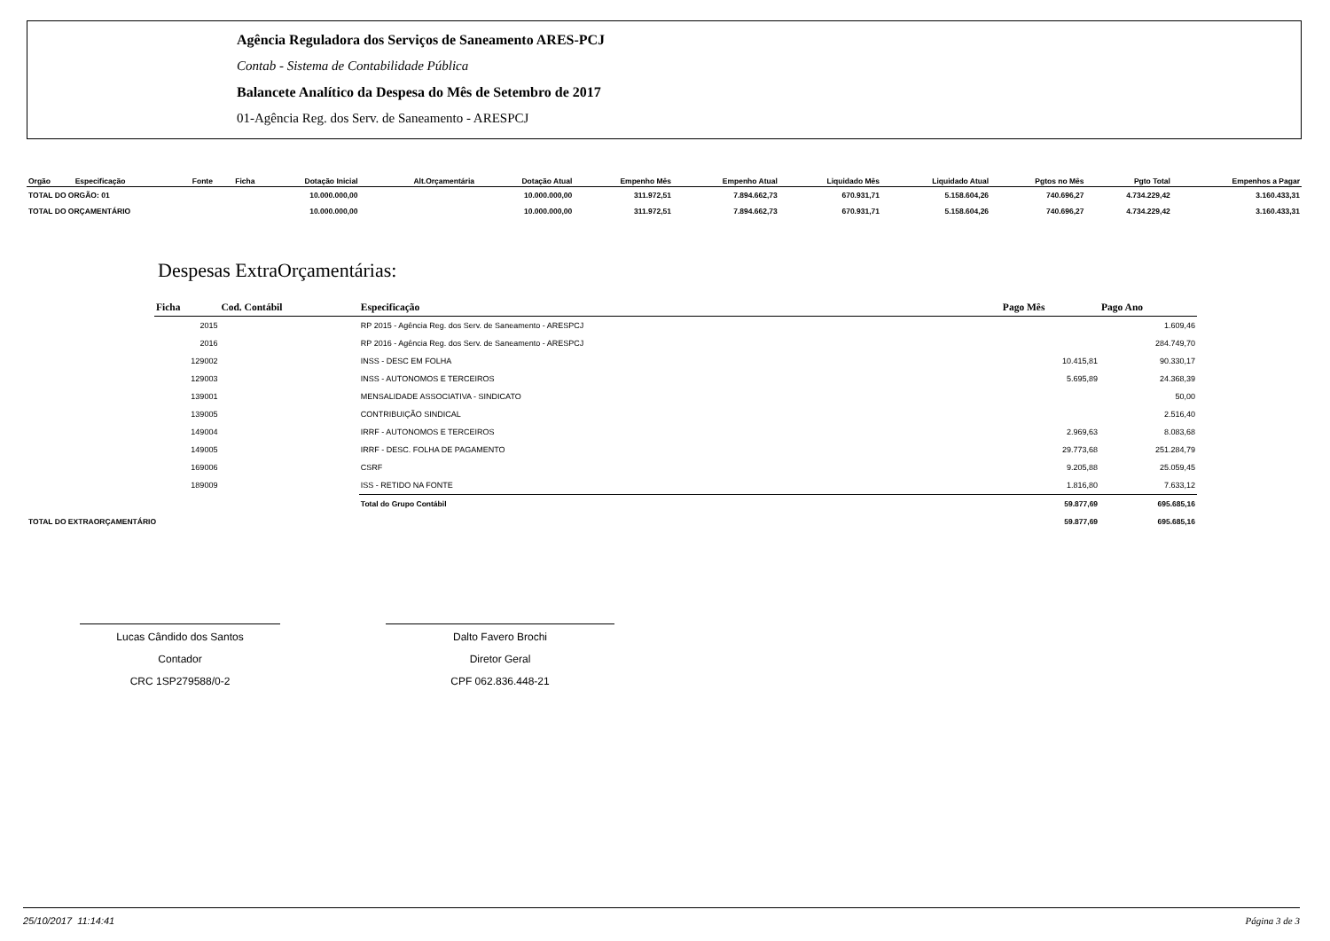Agência Reguladora dos Serviços de Saneamento ARES-PCJ
Contab - Sistema de Contabilidade Pública
Balancete Analítico da Despesa do Mês de Setembro de 2017
01-Agência Reg. dos Serv. de Saneamento - ARESPCJ
| Orgão | Especificação | Fonte | Ficha | Dotação Inicial | Alt.Orçamentária | Dotação Atual | Empenho Mês | Empenho Atual | Liquidado Mês | Liquidado Atual | Pgtos no Mês | Pgto Total | Empenhos a Pagar |
| --- | --- | --- | --- | --- | --- | --- | --- | --- | --- | --- | --- | --- | --- |
| TOTAL DO ORGÃO: 01 | | | | 10.000.000,00 | | 10.000.000,00 | 311.972,51 | 7.894.662,73 | 670.931,71 | 5.158.604,26 | 740.696,27 | 4.734.229,42 | 3.160.433,31 |
| TOTAL DO ORÇAMENTÁRIO | | | | 10.000.000,00 | | 10.000.000,00 | 311.972,51 | 7.894.662,73 | 670.931,71 | 5.158.604,26 | 740.696,27 | 4.734.229,42 | 3.160.433,31 |
Despesas ExtraOrçamentárias:
| | Ficha | Cod. Contábil | Especificação | Pago Mês | Pago Ano |
| | 2015 | | RP 2015 - Agência Reg. dos Serv. de Saneamento - ARESPCJ | | 1.609,46 |
| | 2016 | | RP 2016 - Agência Reg. dos Serv. de Saneamento - ARESPCJ | | 284.749,70 |
| | 129002 | | INSS - DESC EM FOLHA | 10.415,81 | 90.330,17 |
| | 129003 | | INSS - AUTONOMOS E TERCEIROS | 5.695,89 | 24.368,39 |
| | 139001 | | MENSALIDADE ASSOCIATIVA - SINDICATO | | 50,00 |
| | 139005 | | CONTRIBUIÇÃO SINDICAL | | 2.516,40 |
| | 149004 | | IRRF - AUTONOMOS E TERCEIROS | 2.969,63 | 8.083,68 |
| | 149005 | | IRRF - DESC. FOLHA DE PAGAMENTO | 29.773,68 | 251.284,79 |
| | 169006 | | CSRF | 9.205,88 | 25.059,45 |
| | 189009 | | ISS - RETIDO NA FONTE | 1.816,80 | 7.633,12 |
| | | | Total do Grupo Contábil | 59.877,69 | 695.685,16 |
| TOTAL DO EXTRAORÇAMENTÁRIO | | | | 59.877,69 | 695.685,16 |
Lucas Cândido dos Santos
Contador
CRC 1SP279588/0-2
Dalto Favero Brochi
Diretor Geral
CPF 062.836.448-21
25/10/2017 11:14:41 Página 3 de 3